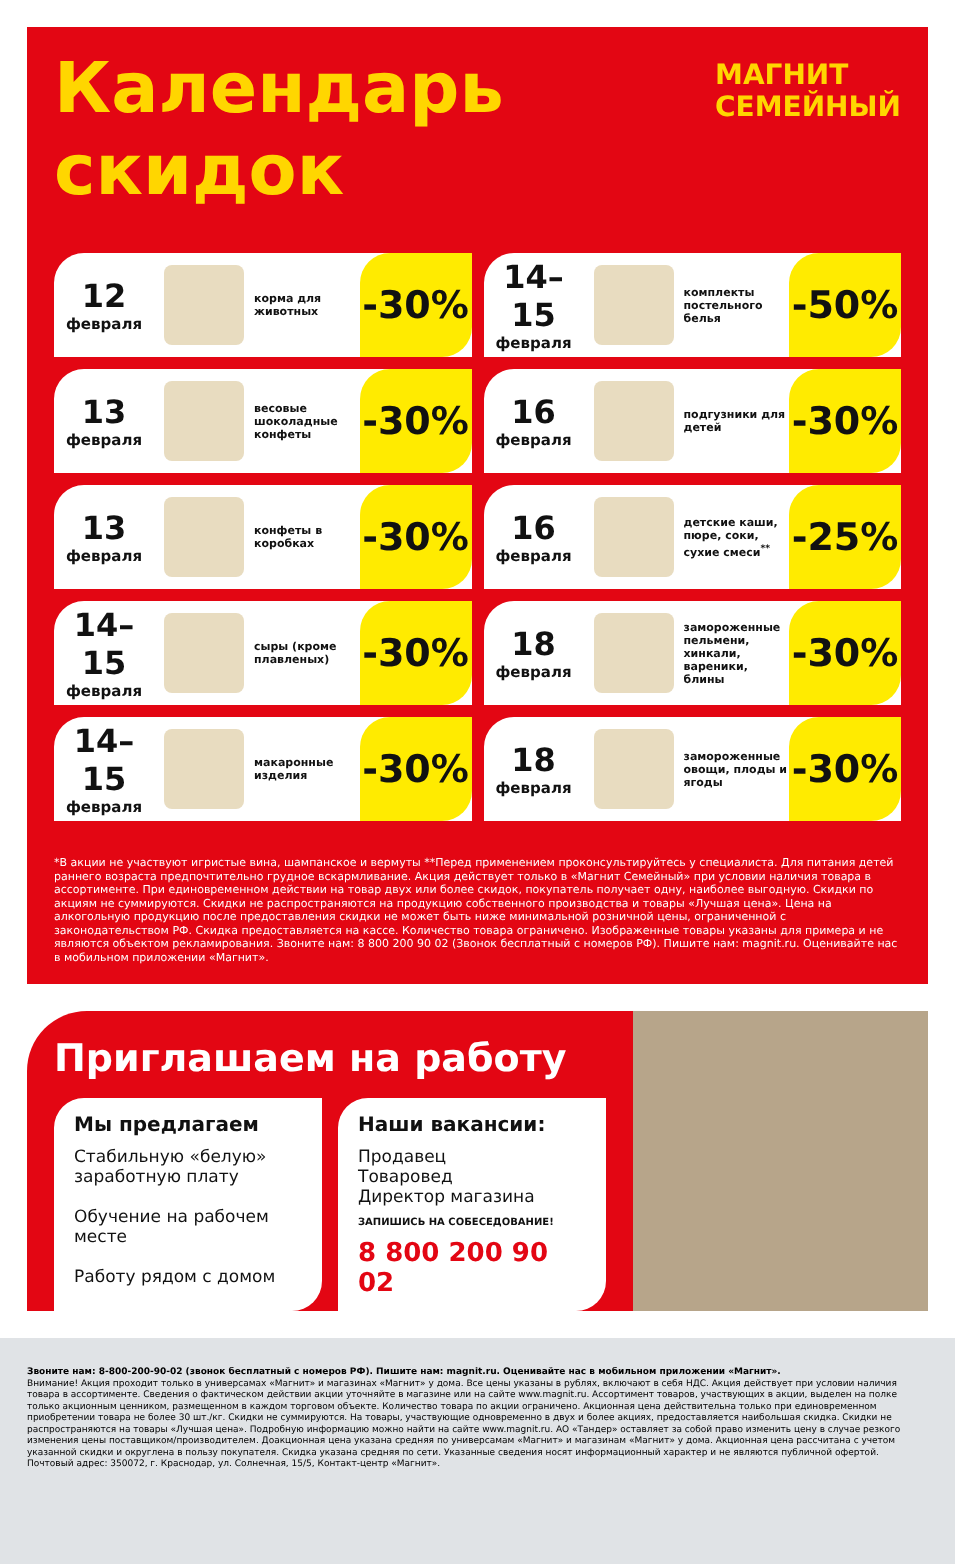Календарь
скидок
МАГНИТ
СЕМЕЙНЫЙ
12
февраля
корма для животных
-30%
14–15
февраля
комплекты постельного белья
-50%
13
февраля
весовые шоколадные конфеты
-30%
16
февраля
подгузники для детей
-30%
13
февраля
конфеты в коробках
-30%
16
февраля
детские каши, пюре, соки, сухие смеси<sup>**</sup>
-25%
14–15
февраля
сыры (кроме плавленых)
-30%
18
февраля
замороженные пельмени, хинкали, вареники, блины
-30%
14–15
февраля
макаронные изделия
-30%
18
февраля
замороженные овощи, плоды и ягоды
-30%
*В акции не участвуют игристые вина, шампанское и вермуты **Перед применением проконсультируйтесь у специалиста. Для питания детей раннего возраста предпочтительно грудное вскармливание. Акция действует только в «Магнит Семейный» при условии наличия товара в ассортименте. При единовременном действии на товар двух или более скидок, покупатель получает одну, наиболее выгодную. Скидки по акциям не суммируются. Скидки не распространяются на продукцию собственного производства и товары «Лучшая цена». Цена на алкогольную продукцию после предоставления скидки не может быть ниже минимальной розничной цены, ограниченной с законодательством РФ. Скидка предоставляется на кассе. Количество товара ограничено. Изображенные товары указаны для примера и не являются объектом рекламирования. Звоните нам: 8 800 200 90 02 (Звонок бесплатный с номеров РФ). Пишите нам: magnit.ru. Оценивайте нас в мобильном приложении «Магнит».
Приглашаем на работу
Мы предлагаем
Стабильную «белую» заработную плату
Обучение на рабочем месте
Работу рядом с домом
Наши вакансии:
Продавец
Товаровед
Директор магазина
ЗАПИШИСЬ НА СОБЕСЕДОВАНИЕ!
8 800 200 90 02
Звоните нам: 8-800-200-90-02 (звонок бесплатный с номеров РФ). Пишите нам: magnit.ru. Оценивайте нас в мобильном приложении «Магнит».
Внимание! Акция проходит только в универсамах «Магнит» и магазинах «Магнит» у дома. Все цены указаны в рублях, включают в себя НДС. Акция действует при условии наличия товара в ассортименте. Сведения о фактическом действии акции уточняйте в магазине или на сайте www.magnit.ru. Ассортимент товаров, участвующих в акции, выделен на полке только акционным ценником, размещенном в каждом торговом объекте. Количество товара по акции ограничено. Акционная цена действительна только при единовременном приобретении товара не более 30 шт./кг. Скидки не суммируются. На товары, участвующие одновременно в двух и более акциях, предоставляется наибольшая скидка. Скидки не распространяются на товары «Лучшая цена». Подробную информацию можно найти на сайте www.magnit.ru. АО «Тандер» оставляет за собой право изменить цену в случае резкого изменения цены поставщиком/производителем. Доакционная цена указана средняя по универсамам «Магнит» и магазинам «Магнит» у дома. Акционная цена рассчитана с учетом указанной скидки и округлена в пользу покупателя. Скидка указана средняя по сети. Указанные сведения носят информационный характер и не являются публичной офертой. Почтовый адрес: 350072, г. Краснодар, ул. Солнечная, 15/5, Контакт-центр «Магнит».